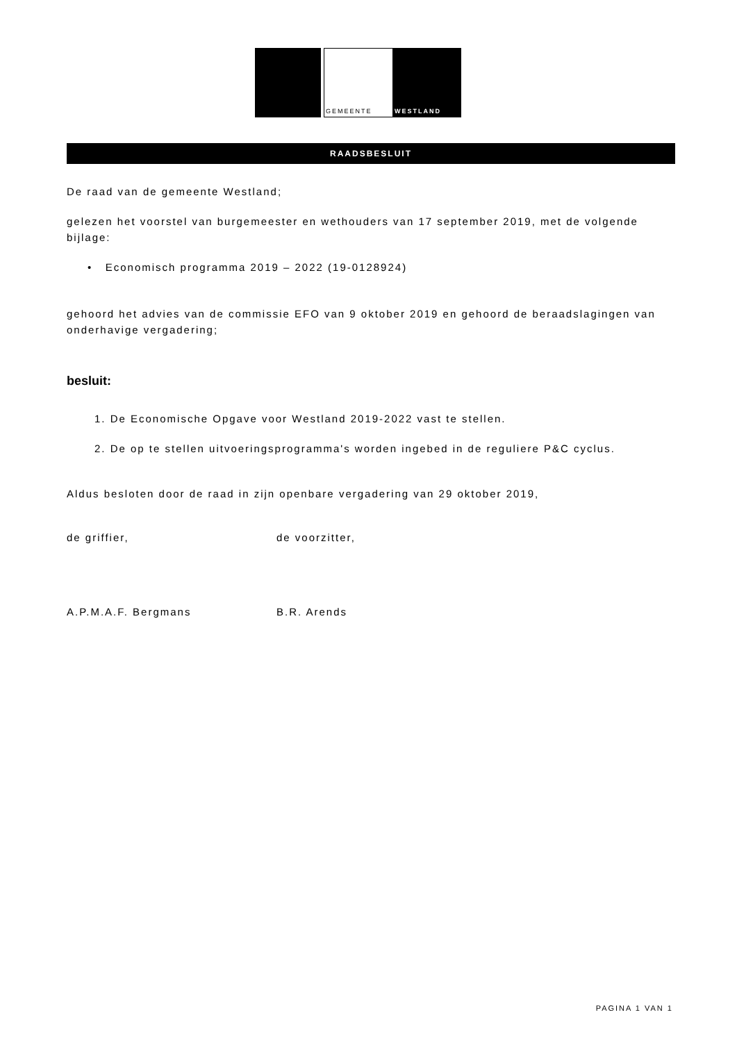GEMEENTE
WESTLAND
RAADSBESLUIT
De raad van de gemeente Westland;
gelezen het voorstel van burgemeester en wethouders van 17 september 2019, met de volgende bijlage:
• Economisch programma 2019 – 2022 (19-0128924)
gehoord het advies van de commissie EFO van 9 oktober 2019 en gehoord de beraadslagingen van onderhavige vergadering;
besluit:
1. De Economische Opgave voor Westland 2019-2022 vast te stellen.
2. De op te stellen uitvoeringsprogramma's worden ingebed in de reguliere P&C cyclus.
Aldus besloten door de raad in zijn openbare vergadering van 29 oktober 2019,
de griffier, de voorzitter,
A.P.M.A.F. Bergmans B.R. Arends
PAGINA 1 VAN 1